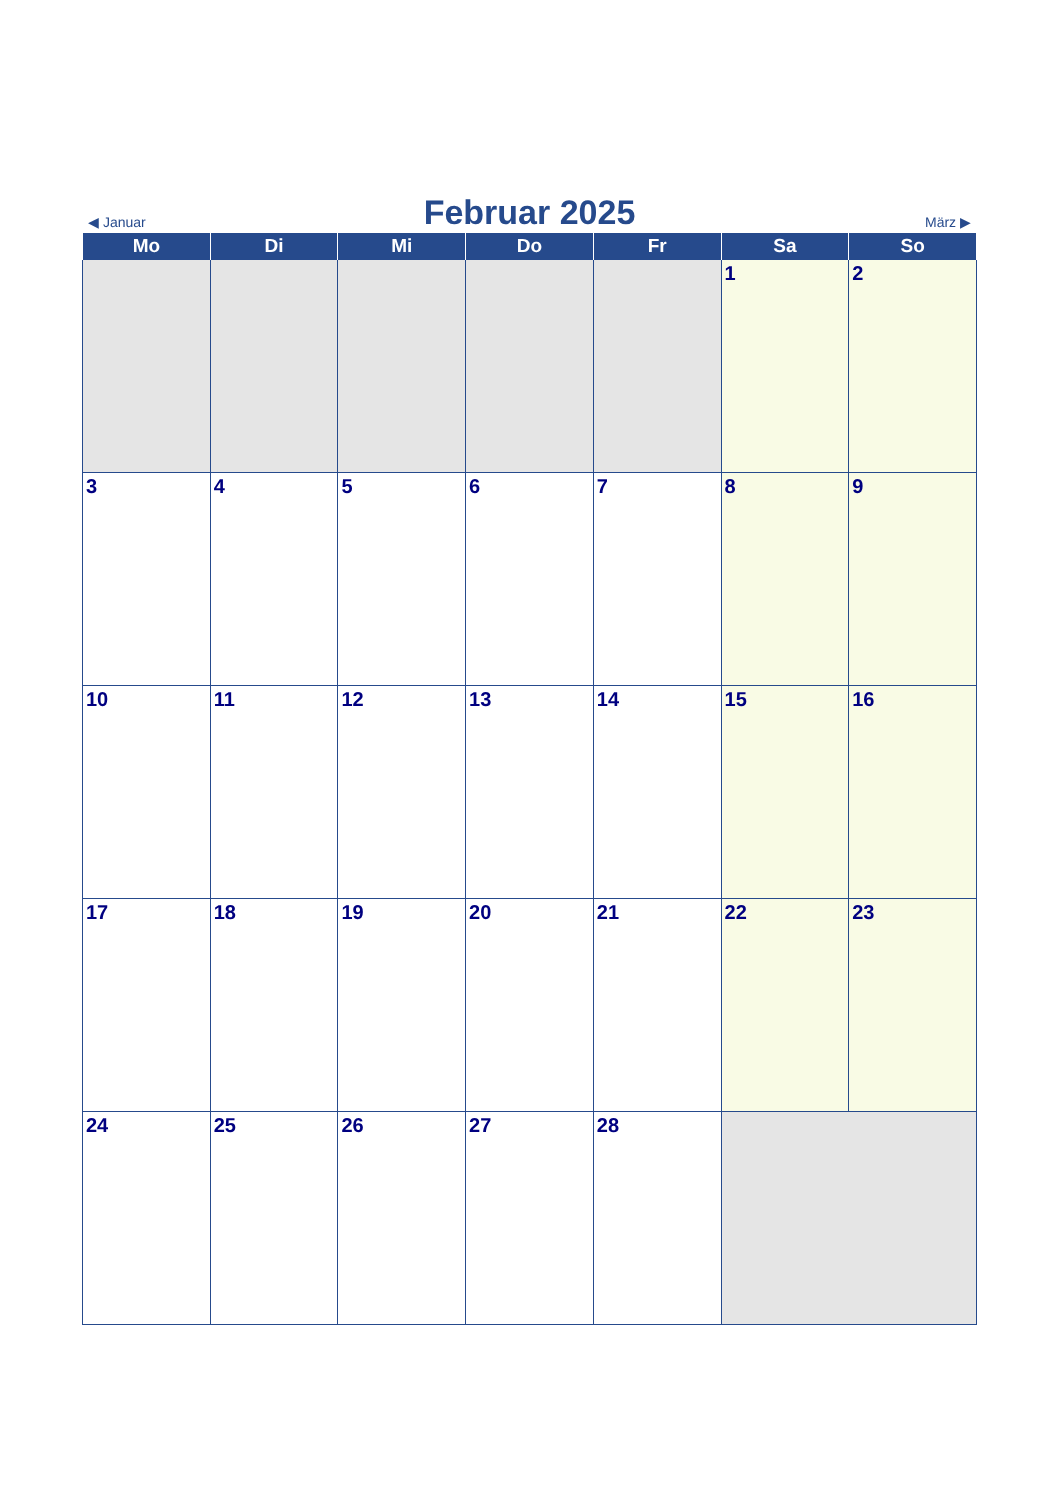◀ Januar Februar 2025 März ▶
| Mo | Di | Mi | Do | Fr | Sa | So |
| --- | --- | --- | --- | --- | --- | --- |
| | | | | | 1 | 2 |
| 3 | 4 | 5 | 6 | 7 | 8 | 9 |
| 10 | 11 | 12 | 13 | 14 | 15 | 16 |
| 17 | 18 | 19 | 20 | 21 | 22 | 23 |
| 24 | 25 | 26 | 27 | 28 | | |